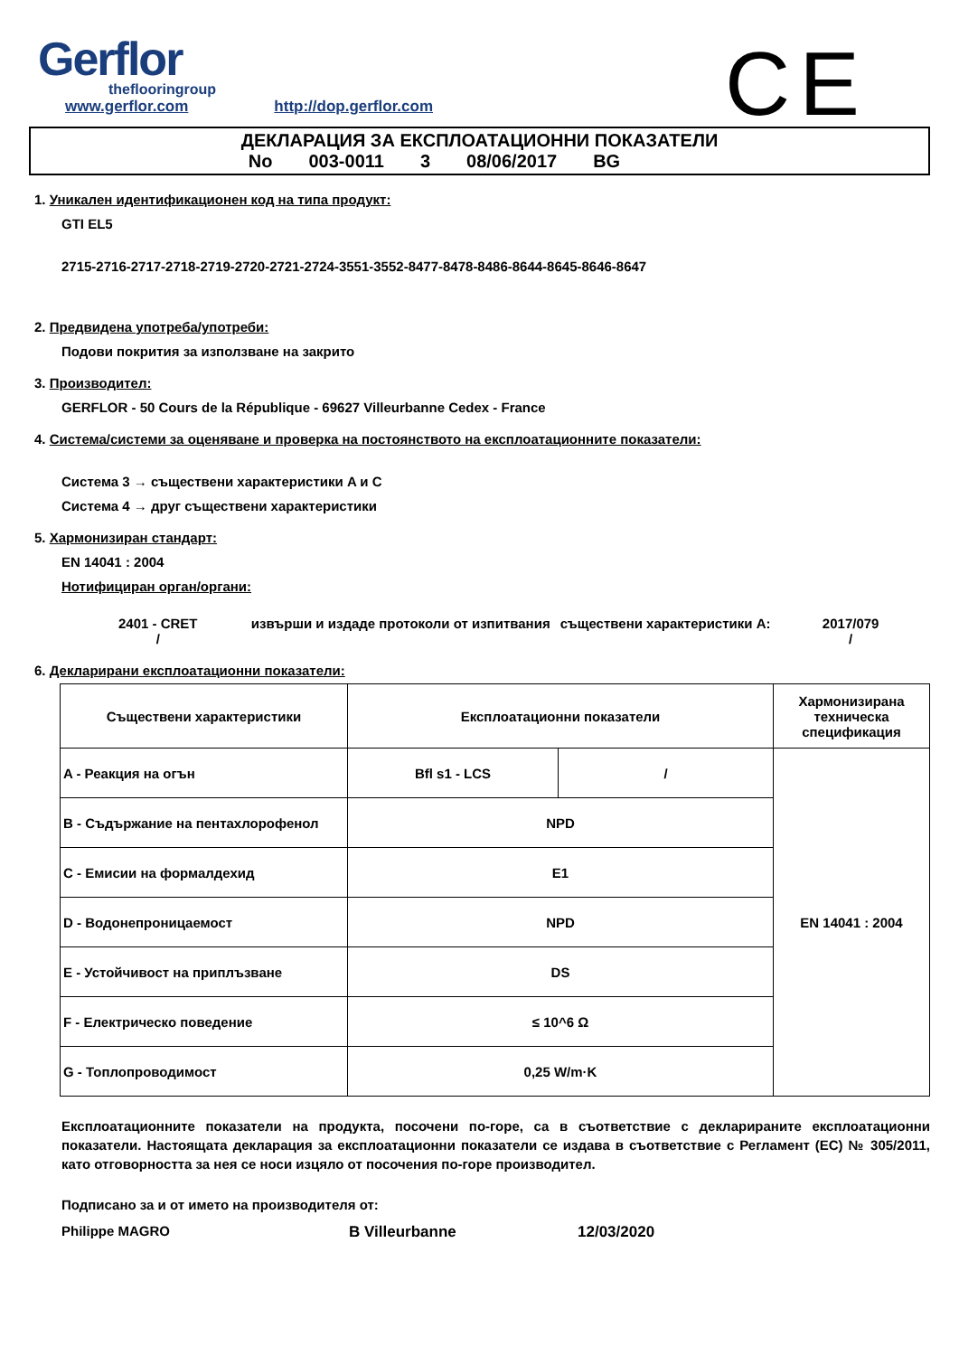Gerflor
theflooringroup
www.gerflor.com http://dop.gerflor.com
CE
ДЕКЛАРАЦИЯ ЗА ЕКСПЛОАТАЦИОННИ ПОКАЗАТЕЛИ
No 003-0011 3 08/06/2017 BG
1. Уникален идентификационен код на типа продукт:
GTI EL5
2715-2716-2717-2718-2719-2720-2721-2724-3551-3552-8477-8478-8486-8644-8645-8646-8647
2. Предвидена употреба/употреби:
Подови покрития за използване на закрито
3. Производител:
GERFLOR - 50 Cours de la République - 69627 Villeurbanne Cedex - France
4. Система/системи за оценяване и проверка на постоянството на експлоатационните показатели:
Система 3 → съществени характеристики A и C
Система 4 → друг съществени характеристики
5. Хармонизиран стандарт:
EN 14041 : 2004
Нотифициран орган/органи:
2401 - CRET
/
извърши и издаде протоколи от изпитвания съществени характеристики A:
2017/079
/
6. Декларирани експлоатационни показатели:
| Съществени характеристики | Експлоатационни показатели | | Хармонизирана техническа спецификация |
| --- | --- | --- | --- |
| A - Реакция на огън | Bfl s1 - LCS | / | EN 14041 : 2004 |
| B - Съдържание на пентахлорофенол | NPD | | |
| C - Емисии на формалдехид | E1 | | |
| D - Водонепроницаемост | NPD | | |
| E - Устойчивост на приплъзване | DS | | |
| F - Електрическо поведение | ≤ 10^6 Ω | | |
| G - Топлопроводимост | 0,25 W/m·K | | |
Експлоатационните показатели на продукта, посочени по-горе, са в съответствие с декларираните експлоатационни показатели. Настоящата декларация за експлоатационни показатели се издава в съответствие с Регламент (ЕС) № 305/2011, като отговорността за нея се носи изцяло от посочения по-горе производител.
Подписано за и от името на производителя от:
Philippe MAGRO B Villeurbanne 12/03/2020